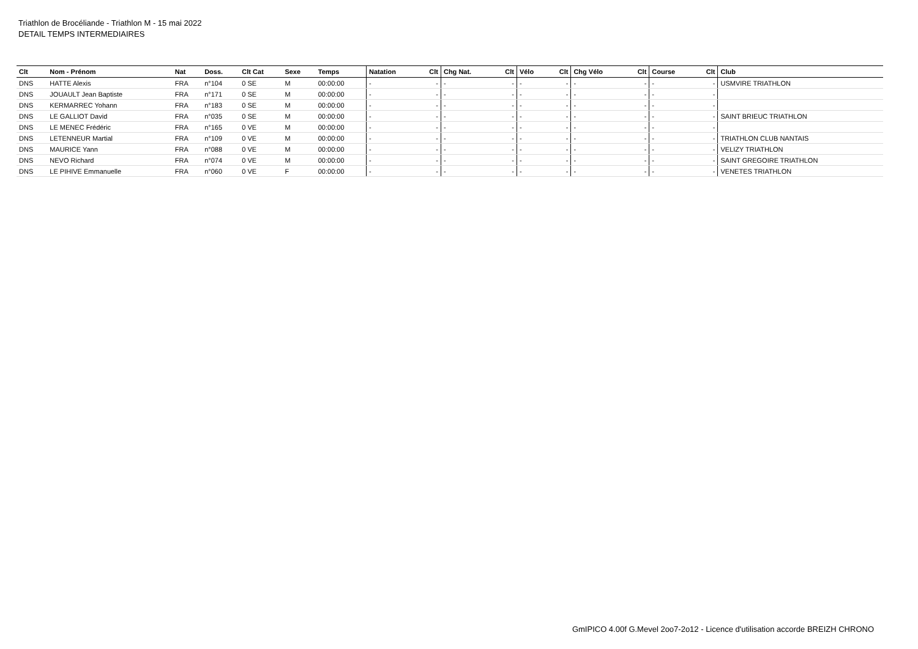Triathlon de Brocéliande - Triathlon M - 15 mai 2022
DETAIL TEMPS INTERMEDIAIRES
| Clt | Nom - Prénom | Nat | Doss. | Clt Cat | Sexe | Temps | Natation | Clt | Chg Nat. | Clt | Vélo | Clt | Chg Vélo | Clt | Course | Clt | Club |
| --- | --- | --- | --- | --- | --- | --- | --- | --- | --- | --- | --- | --- | --- | --- | --- | --- | --- |
| DNS | HATTE Alexis | FRA | n°104 | 0 SE | M | 00:00:00 | - | - | - | - | - | - | - | - | - | - | USMVIRE TRIATHLON |
| DNS | JOUAULT Jean Baptiste | FRA | n°171 | 0 SE | M | 00:00:00 | - | - | - | - | - | - | - | - | - | - | |
| DNS | KERMARREC Yohann | FRA | n°183 | 0 SE | M | 00:00:00 | - | - | - | - | - | - | - | - | - | - | |
| DNS | LE GALLIOT David | FRA | n°035 | 0 SE | M | 00:00:00 | - | - | - | - | - | - | - | - | - | - | SAINT BRIEUC TRIATHLON |
| DNS | LE MENEC Frédéric | FRA | n°165 | 0 VE | M | 00:00:00 | - | - | - | - | - | - | - | - | - | - | |
| DNS | LETENNEUR Martial | FRA | n°109 | 0 VE | M | 00:00:00 | - | - | - | - | - | - | - | - | - | - | TRIATHLON CLUB NANTAIS |
| DNS | MAURICE Yann | FRA | n°088 | 0 VE | M | 00:00:00 | - | - | - | - | - | - | - | - | - | - | VELIZY TRIATHLON |
| DNS | NEVO Richard | FRA | n°074 | 0 VE | M | 00:00:00 | - | - | - | - | - | - | - | - | - | - | SAINT GREGOIRE TRIATHLON |
| DNS | LE PIHIVE Emmanuelle | FRA | n°060 | 0 VE | F | 00:00:00 | - | - | - | - | - | - | - | - | - | - | VENETES TRIATHLON |
GmIPICO 4.00f G.Mevel 2oo7-2o12 - Licence d'utilisation accorde BREIZH CHRONO